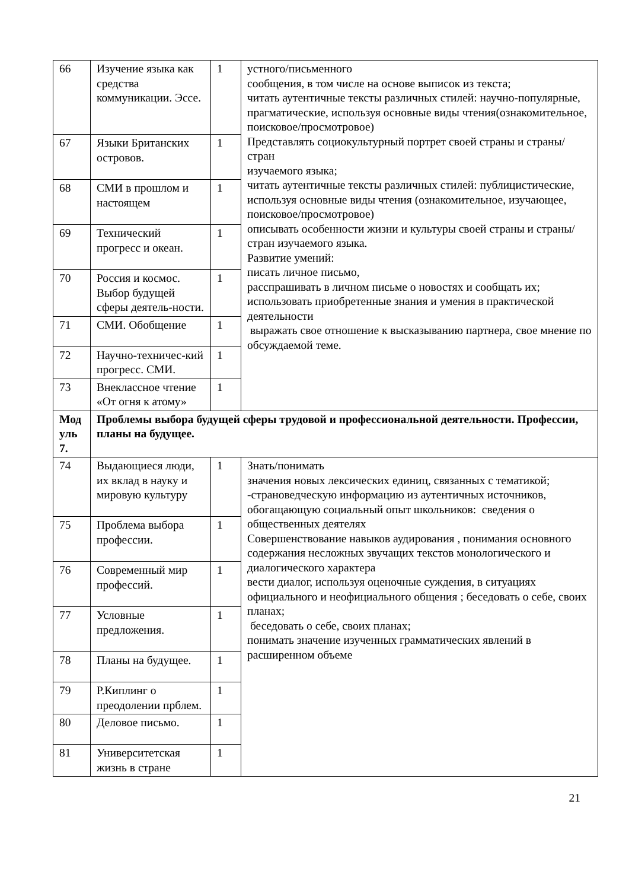| 66 | Изучение языка как средства коммуникации. Эссе. | 1 | устного/письменного сообщения, в том числе на основе выписок из текста; читать аутентичные тексты различных стилей: научно-популярные, прагматические, используя основные виды чтения(ознакомительное, поисковое/просмотровое) Представлять социокультурный портрет своей страны и страны/стран изучаемого языка; читать аутентичные тексты различных стилей: публицистические, используя основные виды чтения (ознакомительное, изучающее, поисковое/просмотровое) описывать особенности жизни и культуры своей страны и страны/стран изучаемого языка. Развитие умений: писать личное письмо, расспрашивать в личном письме о новостях и сообщать их; использовать приобретенные знания и умения в практической деятельности выражать свое отношение к высказыванию партнера, свое мнение по обсуждаемой теме. |
| 67 | Языки Британских островов. | 1 | |
| 68 | СМИ в прошлом и настоящем | 1 | |
| 69 | Технический прогресс и океан. | 1 | |
| 70 | Россия и космос. Выбор будущей сферы деятель-ности. | 1 | |
| 71 | СМИ. Обобщение | 1 | |
| 72 | Научно-техничес-кий прогресс. СМИ. | 1 | |
| 73 | Внеклассное чтение «От огня к атому» | 1 | |
| Мод уль 7. | Проблемы выбора будущей сферы трудовой и профессиональной деятельности. Профессии, планы на будущее. | | |
| 74 | Выдающиеся люди, их вклад в науку и мировую культуру | 1 | Знать/понимать значения новых лексических единиц, связанных с тематикой; -страноведческую информацию из аутентичных источников, обогащающую социальный опыт школьников: сведения о общественных деятелях Совершенствование навыков аудирования , понимания основного содержания несложных звучащих текстов монологического и диалогического характера вести диалог, используя оценочные суждения, в ситуациях официального и неофициального общения ; беседовать о себе, своих планах; беседовать о себе, своих планах; понимать значение изученных грамматических явлений в расширенном объеме |
| 75 | Проблема выбора профессии. | 1 | |
| 76 | Современный мир профессий. | 1 | |
| 77 | Условные предложения. | 1 | |
| 78 | Планы на будущее. | 1 | |
| 79 | Р.Киплинг о преодолении прблем. | 1 | |
| 80 | Деловое письмо. | 1 | |
| 81 | Университетская жизнь в стране | 1 | |
21